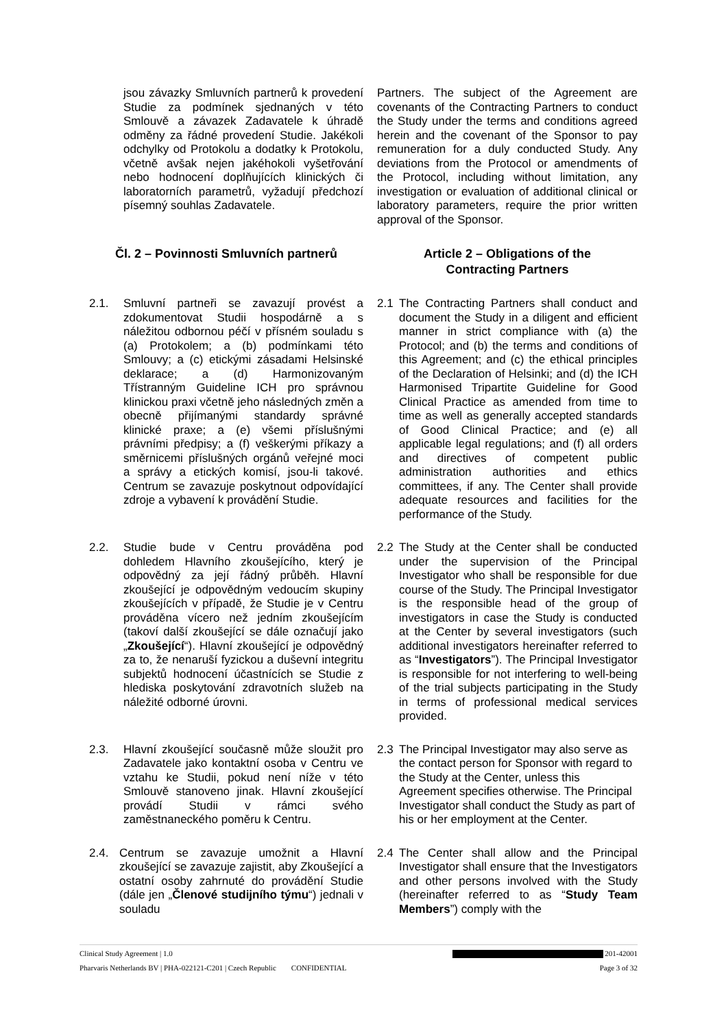jsou závazky Smluvních partnerů k provedení Studie za podmínek sjednaných v této Smlouvě a závazek Zadavatele k úhradě odměny za řádné provedení Studie. Jakékoli odchylky od Protokolu a dodatky k Protokolu, včetně avšak nejen jakéhokoli vyšetřování nebo hodnocení doplňujících klinických či laboratorních parametrů, vyžadují předchozí písemný souhlas Zadavatele.
Partners. The subject of the Agreement are covenants of the Contracting Partners to conduct the Study under the terms and conditions agreed herein and the covenant of the Sponsor to pay remuneration for a duly conducted Study. Any deviations from the Protocol or amendments of the Protocol, including without limitation, any investigation or evaluation of additional clinical or laboratory parameters, require the prior written approval of the Sponsor.
Čl. 2 – Povinnosti Smluvních partnerů Article 2 – Obligations of the
Contracting Partners
2.1. Smluvní partneři se zavazují provést a zdokumentovat Studii hospodárně a s náležitou odbornou péčí v přísném souladu s (a) Protokolem; a (b) podmínkami této Smlouvy; a (c) etickými zásadami Helsinské deklarace; a (d) Harmonizovaným Třístranným Guideline ICH pro správnou klinickou praxi včetně jeho následných změn a obecně přijímanými standardy správné klinické praxe; a (e) všemi příslušnými právními předpisy; a (f) veškerými příkazy a směrnicemi příslušných orgánů veřejné moci a správy a etických komisí, jsou-li takové. Centrum se zavazuje poskytnout odpovídající zdroje a vybavení k provádění Studie.
2.1 The Contracting Partners shall conduct and document the Study in a diligent and efficient manner in strict compliance with (a) the Protocol; and (b) the terms and conditions of this Agreement; and (c) the ethical principles of the Declaration of Helsinki; and (d) the ICH Harmonised Tripartite Guideline for Good Clinical Practice as amended from time to time as well as generally accepted standards of Good Clinical Practice; and (e) all applicable legal regulations; and (f) all orders and directives of competent public administration authorities and ethics committees, if any. The Center shall provide adequate resources and facilities for the performance of the Study.
2.2. Studie bude v Centru prováděna pod dohledem Hlavního zkoušejícího, který je odpovědný za její řádný průběh. Hlavní zkoušející je odpovědným vedoucím skupiny zkoušejících v případě, že Studie je v Centru prováděna vícero než jedním zkoušejícím (takoví další zkoušející se dále označují jako „Zkoušející“). Hlavní zkoušející je odpovědný za to, že nenaruší fyzickou a duševní integritu subjektů hodnocení účastnících se Studie z hlediska poskytování zdravotních služeb na náležité odborné úrovni.
2.2 The Study at the Center shall be conducted under the supervision of the Principal Investigator who shall be responsible for due course of the Study. The Principal Investigator is the responsible head of the group of investigators in case the Study is conducted at the Center by several investigators (such additional investigators hereinafter referred to as “Investigators”). The Principal Investigator is responsible for not interfering to well-being of the trial subjects participating in the Study in terms of professional medical services provided.
2.3. Hlavní zkoušející současně může sloužit pro Zadavatele jako kontaktní osoba v Centru ve vztahu ke Studii, pokud není níže v této Smlouvě stanoveno jinak. Hlavní zkoušející provádí Studii v rámci svého zaměstnaneckého poměru k Centru.
2.3 The Principal Investigator may also serve as the contact person for Sponsor with regard to the Study at the Center, unless this Agreement specifies otherwise. The Principal Investigator shall conduct the Study as part of his or her employment at the Center.
2.4. Centrum se zavazuje umožnit a Hlavní zkoušející se zavazuje zajistit, aby Zkoušející a ostatní osoby zahrnuté do provádění Studie (dále jen „Členové studijního týmu“) jednali v souladu
2.4 The Center shall allow and the Principal Investigator shall ensure that the Investigators and other persons involved with the Study (hereinafter referred to as “Study Team Members”) comply with the
Clinical Study Agreement | 1.0 201-42001
Pharvaris Netherlands BV | PHA-022121-C201 | Czech Republic CONFIDENTIAL Page 3 of 32